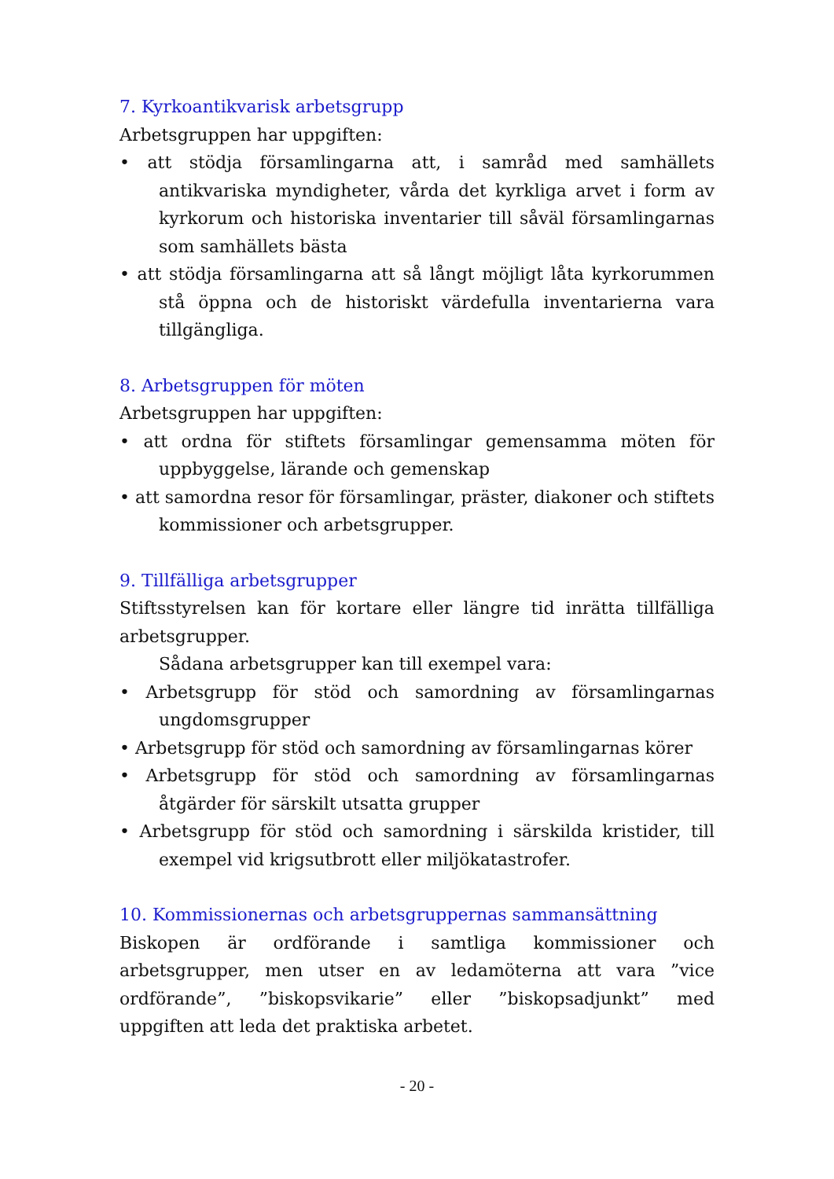7. Kyrkoantikvarisk arbetsgrupp
Arbetsgruppen har uppgiften:
• att stödja församlingarna att, i samråd med samhällets antikvariska myndigheter, vårda det kyrkliga arvet i form av kyrkorum och historiska inventarier till såväl församlingarnas som samhällets bästa
• att stödja församlingarna att så långt möjligt låta kyrkorummen stå öppna och de historiskt värdefulla inventarierna vara tillgängliga.
8. Arbetsgruppen för möten
Arbetsgruppen har uppgiften:
• att ordna för stiftets församlingar gemensamma möten för uppbyggelse, lärande och gemenskap
• att samordna resor för församlingar, präster, diakoner och stiftets kommissioner och arbetsgrupper.
9. Tillfälliga arbetsgrupper
Stiftsstyrelsen kan för kortare eller längre tid inrätta tillfälliga arbetsgrupper.
Sådana arbetsgrupper kan till exempel vara:
• Arbetsgrupp för stöd och samordning av församlingarnas ungdomsgrupper
• Arbetsgrupp för stöd och samordning av församlingarnas körer
• Arbetsgrupp för stöd och samordning av församlingarnas åtgärder för särskilt utsatta grupper
• Arbetsgrupp för stöd och samordning i särskilda kristider, till exempel vid krigsutbrott eller miljökatastrofer.
10. Kommissionernas och arbetsgruppernas sammansättning
Biskopen är ordförande i samtliga kommissioner och arbetsgrupper, men utser en av ledamöterna att vara ”vice ordförande”, ”biskopsvikarie” eller ”biskopsadjunkt” med uppgiften att leda det praktiska arbetet.
- 20 -